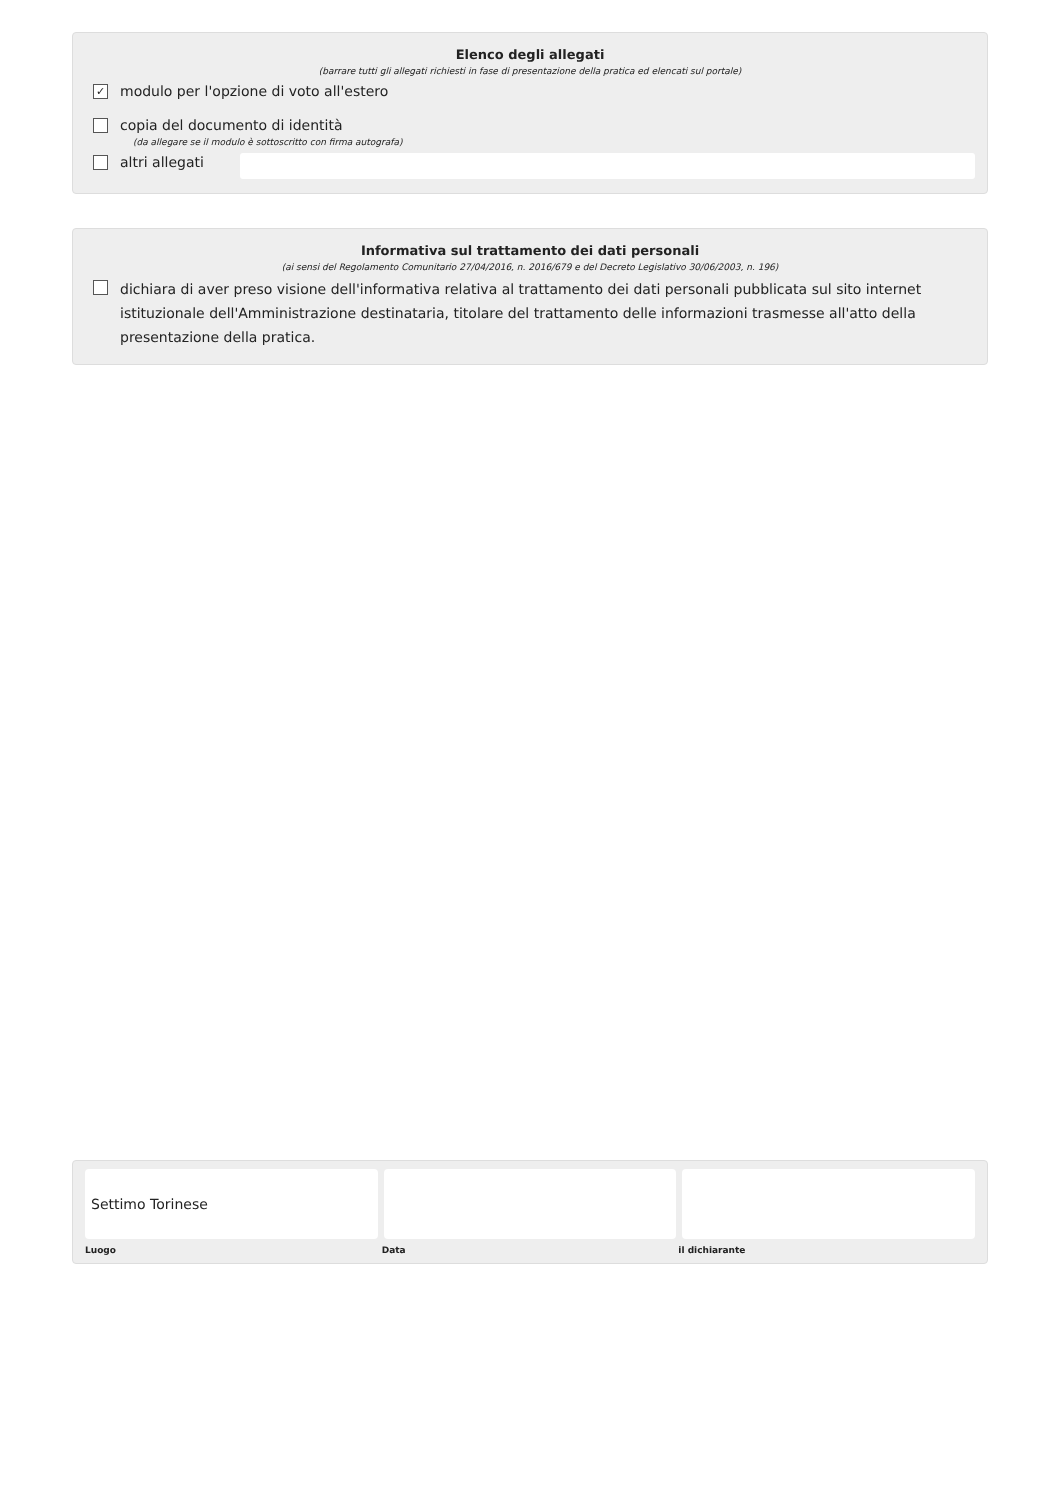Elenco degli allegati
(barrare tutti gli allegati richiesti in fase di presentazione della pratica ed elencati sul portale)
✓ modulo per l'opzione di voto all'estero
copia del documento di identità
(da allegare se il modulo è sottoscritto con firma autografa)
altri allegati
Informativa sul trattamento dei dati personali
(ai sensi del Regolamento Comunitario 27/04/2016, n. 2016/679 e del Decreto Legislativo 30/06/2003, n. 196)
dichiara di aver preso visione dell'informativa relativa al trattamento dei dati personali pubblicata sul sito internet istituzionale dell'Amministrazione destinataria, titolare del trattamento delle informazioni trasmesse all'atto della presentazione della pratica.
Settimo Torinese
Luogo Data il dichiarante